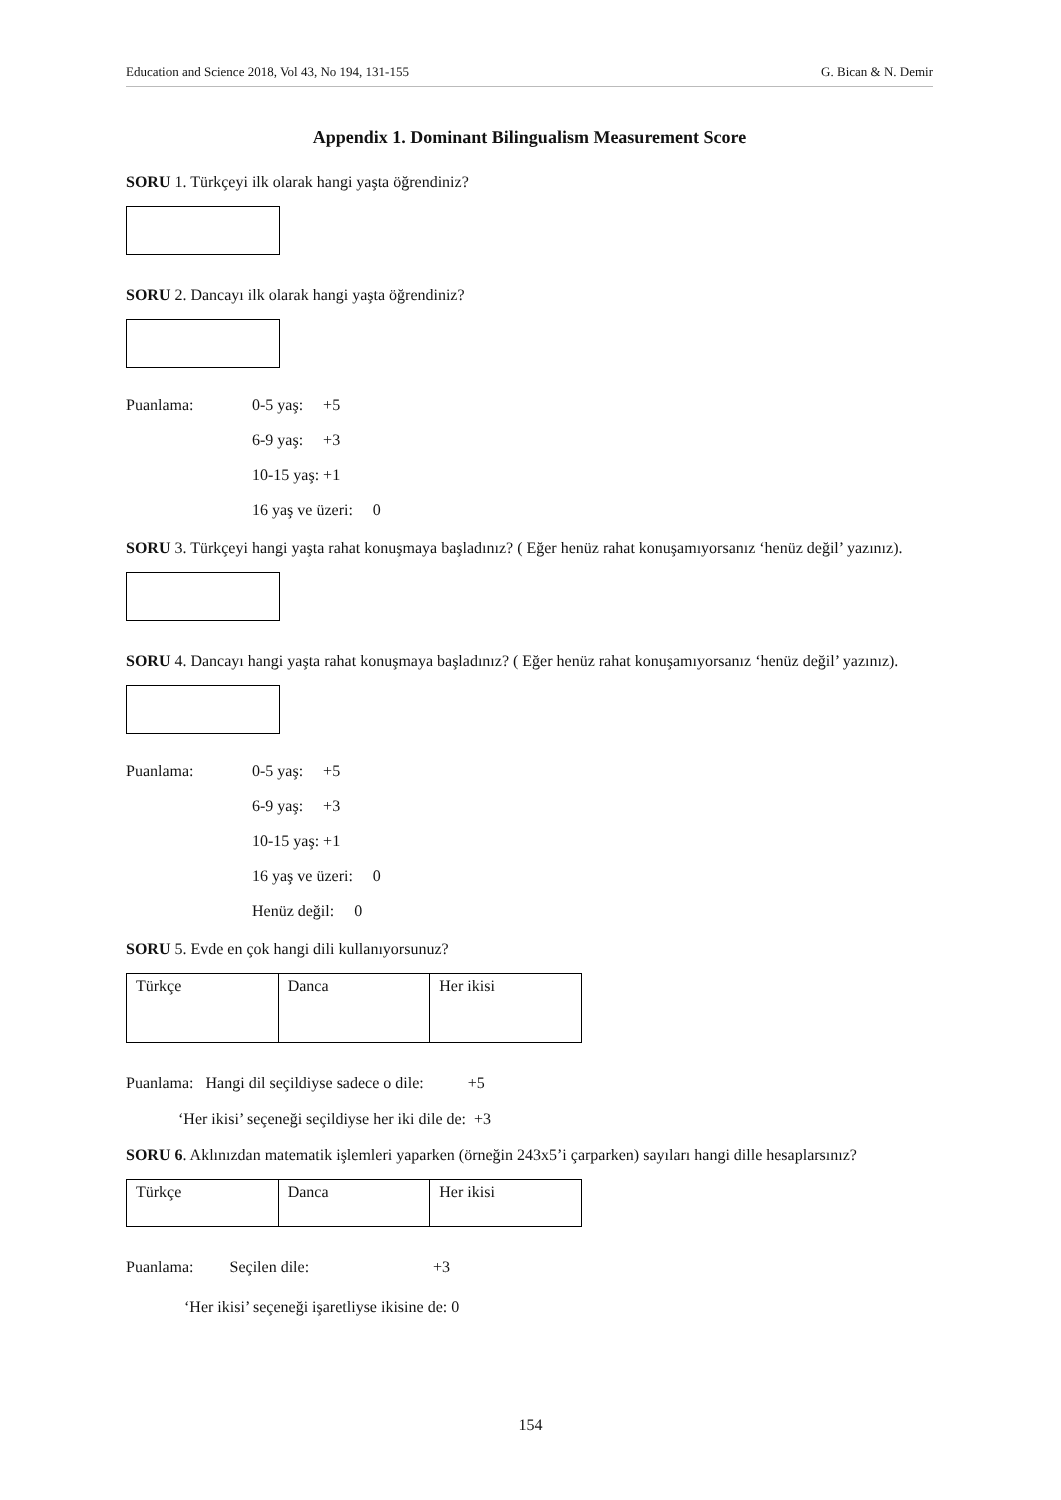Education and Science 2018, Vol 43, No 194, 131-155 G. Bican & N. Demir
Appendix 1. Dominant Bilingualism Measurement Score
SORU 1. Türkçeyi ilk olarak hangi yaşta öğrendiniz?
SORU 2. Dancayı ilk olarak hangi yaşta öğrendiniz?
Puanlama: 0-5 yaş: +5
6-9 yaş: +3
10-15 yaş: +1
16 yaş ve üzeri: 0
SORU 3. Türkçeyi hangi yaşta rahat konuşmaya başladınız? ( Eğer henüz rahat konuşamıyorsanız ‘henüz değil’ yazınız).
SORU 4. Dancayı hangi yaşta rahat konuşmaya başladınız? ( Eğer henüz rahat konuşamıyorsanız ‘henüz değil’ yazınız).
Puanlama: 0-5 yaş: +5
6-9 yaş: +3
10-15 yaş: +1
16 yaş ve üzeri: 0
Henüz değil: 0
SORU 5. Evde en çok hangi dili kullanıyorsunuz?
| Türkçe | Danca | Her ikisi |
Puanlama: Hangi dil seçildiyse sadece o dile: +5
‘Her ikisi’ seçeneği seçildiyse her iki dile de: +3
SORU 6. Aklınızdan matematik işlemleri yaparken (örneğin 243x5’i çarparken) sayıları hangi dille hesaplarsınız?
| Türkçe | Danca | Her ikisi |
Puanlama: Seçilen dile: +3
‘Her ikisi’ seçeneği işaretliyse ikisine de: 0
154